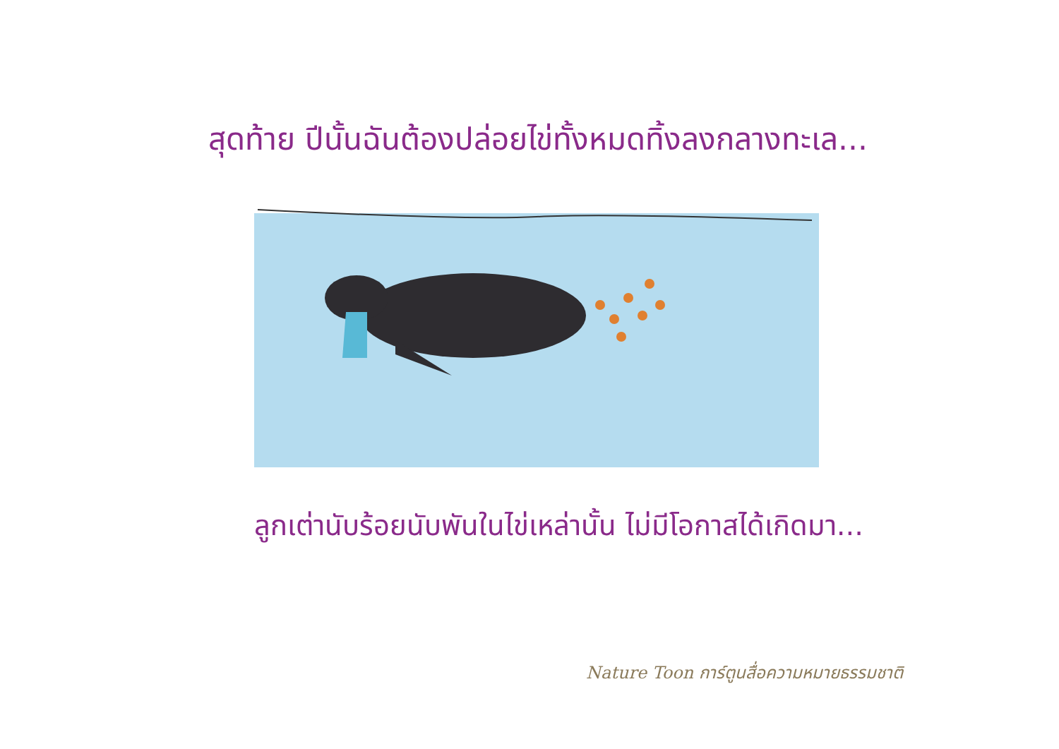สุดท้าย ปีนั้นฉันต้องปล่อยไข่ทั้งหมดทิ้งลงกลางทะเล...
ลูกเต่านับร้อยนับพันในไข่เหล่านั้น ไม่มีโอกาสได้เกิดมา...
Nature Toon การ์ตูนสื่อความหมายธรรมชาติ